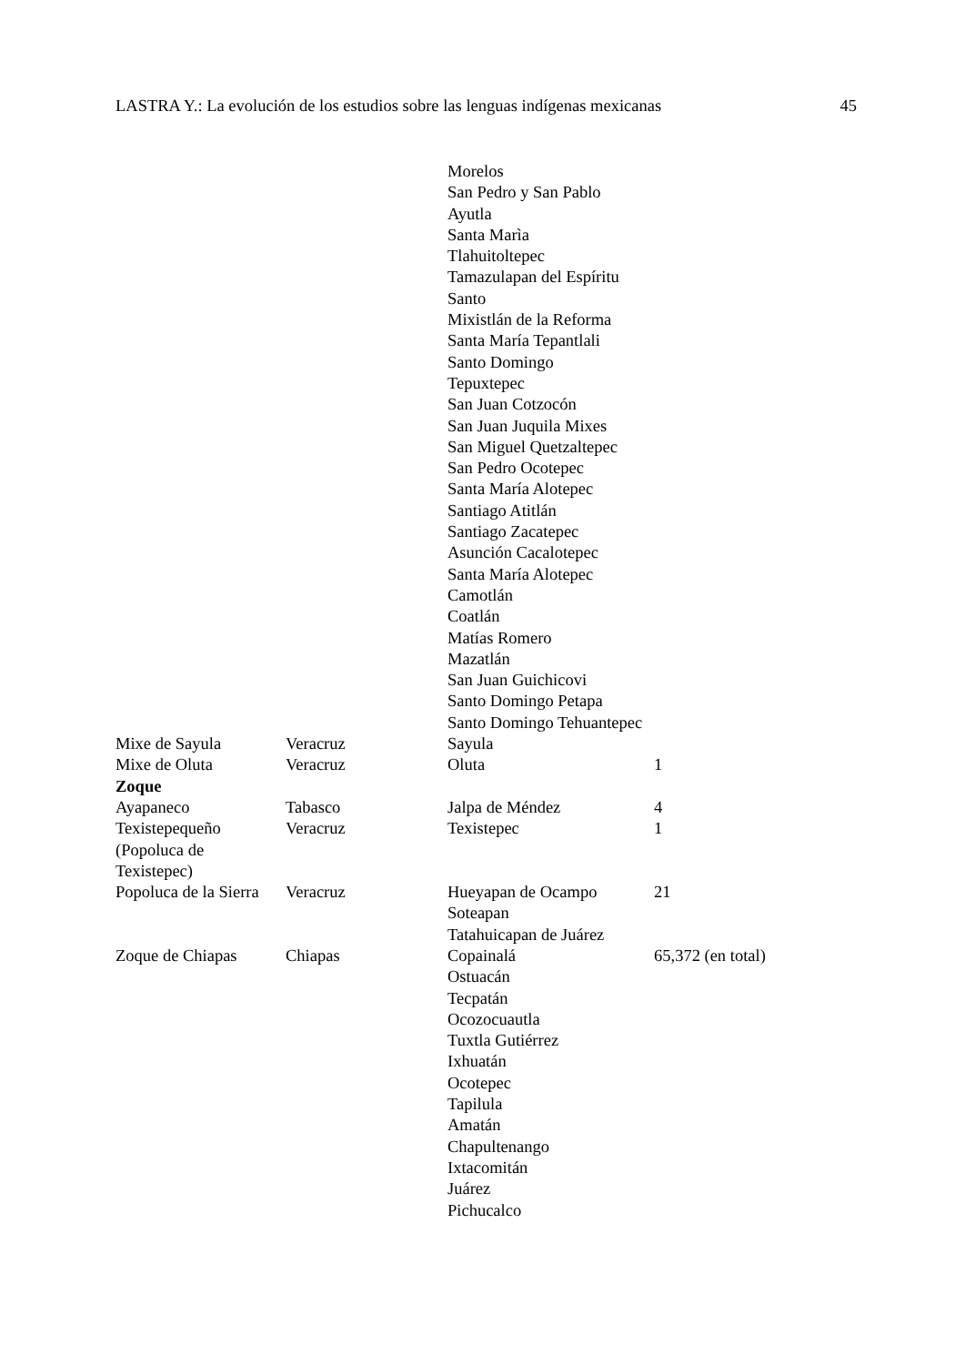LASTRA Y.: La evolución de los estudios sobre las lenguas indígenas mexicanas 45
| | | Morelos San Pedro y San Pablo Ayutla Santa Marìa Tlahuitoltepec Tamazulapan del Espíritu Santo Mixistlán de la Reforma Santa María Tepantlali Santo Domingo Tepuxtepec San Juan Cotzocón San Juan Juquila Mixes San Miguel Quetzaltepec San Pedro Ocotepec Santa María Alotepec Santiago Atitlán Santiago Zacatepec Asunción Cacalotepec Santa María Alotepec Camotlán Coatlán Matías Romero Mazatlán San Juan Guichicovi Santo Domingo Petapa Santo Domingo Tehuantepec | |
| Mixe de Sayula | Veracruz | Sayula | |
| Mixe de Oluta | Veracruz | Oluta | 1 |
| Zoque | | | |
| Ayapaneco | Tabasco | Jalpa de Méndez | 4 |
| Texistepequeño (Popoluca de Texistepec) | Veracruz | Texistepec | 1 |
| Popoluca de la Sierra | Veracruz | Hueyapan de Ocampo Soteapan Tatahuicapan de Juárez | 21 |
| Zoque de Chiapas | Chiapas | Copainalá Ostuacán Tecpatán Ocozocuautla Tuxtla Gutiérrez Ixhuatán Ocotepec Tapilula Amatán Chapultenango Ixtacomitán Juárez Pichucalco | 65,372 (en total) |